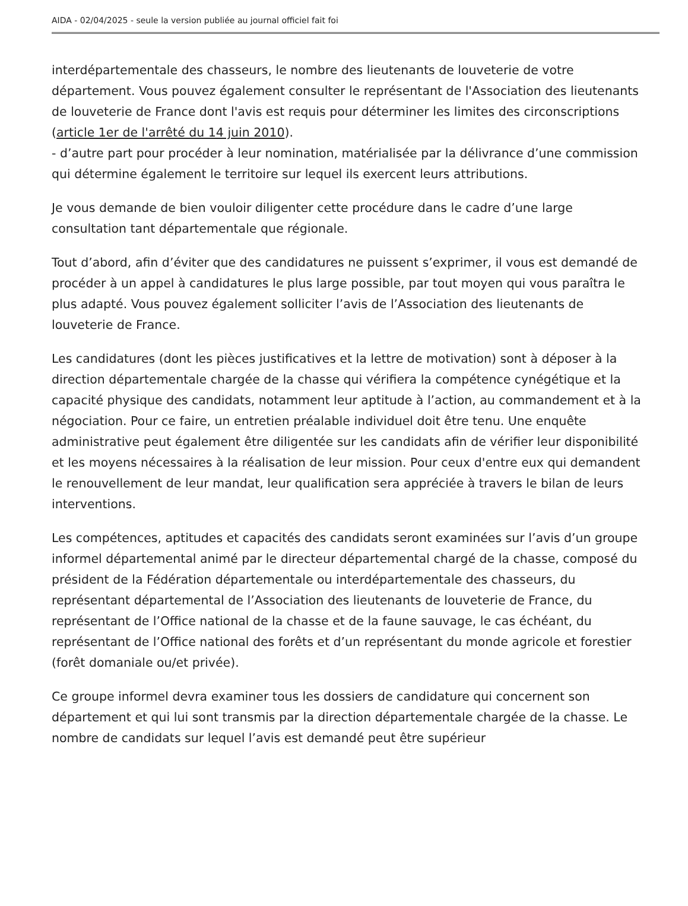AIDA - 02/04/2025 - seule la version publiée au journal officiel fait foi
interdépartementale des chasseurs, le nombre des lieutenants de louveterie de votre département. Vous pouvez également consulter le représentant de l'Association des lieutenants de louveterie de France dont l'avis est requis pour déterminer les limites des circonscriptions (article 1er de l'arrêté du 14 juin 2010).
- d’autre part pour procéder à leur nomination, matérialisée par la délivrance d’une commission qui détermine également le territoire sur lequel ils exercent leurs attributions.
Je vous demande de bien vouloir diligenter cette procédure dans le cadre d’une large consultation tant départementale que régionale.
Tout d’abord, afin d’éviter que des candidatures ne puissent s’exprimer, il vous est demandé de procéder à un appel à candidatures le plus large possible, par tout moyen qui vous paraîtra le plus adapté. Vous pouvez également solliciter l’avis de l’Association des lieutenants de louveterie de France.
Les candidatures (dont les pièces justificatives et la lettre de motivation) sont à déposer à la direction départementale chargée de la chasse qui vérifiera la compétence cynégétique et la capacité physique des candidats, notamment leur aptitude à l’action, au commandement et à la négociation. Pour ce faire, un entretien préalable individuel doit être tenu. Une enquête administrative peut également être diligentée sur les candidats afin de vérifier leur disponibilité et les moyens nécessaires à la réalisation de leur mission. Pour ceux d'entre eux qui demandent le renouvellement de leur mandat, leur qualification sera appréciée à travers le bilan de leurs interventions.
Les compétences, aptitudes et capacités des candidats seront examinées sur l’avis d’un groupe informel départemental animé par le directeur départemental chargé de la chasse, composé du président de la Fédération départementale ou interdépartementale des chasseurs, du représentant départemental de l’Association des lieutenants de louveterie de France, du représentant de l’Office national de la chasse et de la faune sauvage, le cas échéant, du représentant de l’Office national des forêts et d’un représentant du monde agricole et forestier (forêt domaniale ou/et privée).
Ce groupe informel devra examiner tous les dossiers de candidature qui concernent son département et qui lui sont transmis par la direction départementale chargée de la chasse. Le nombre de candidats sur lequel l’avis est demandé peut être supérieur